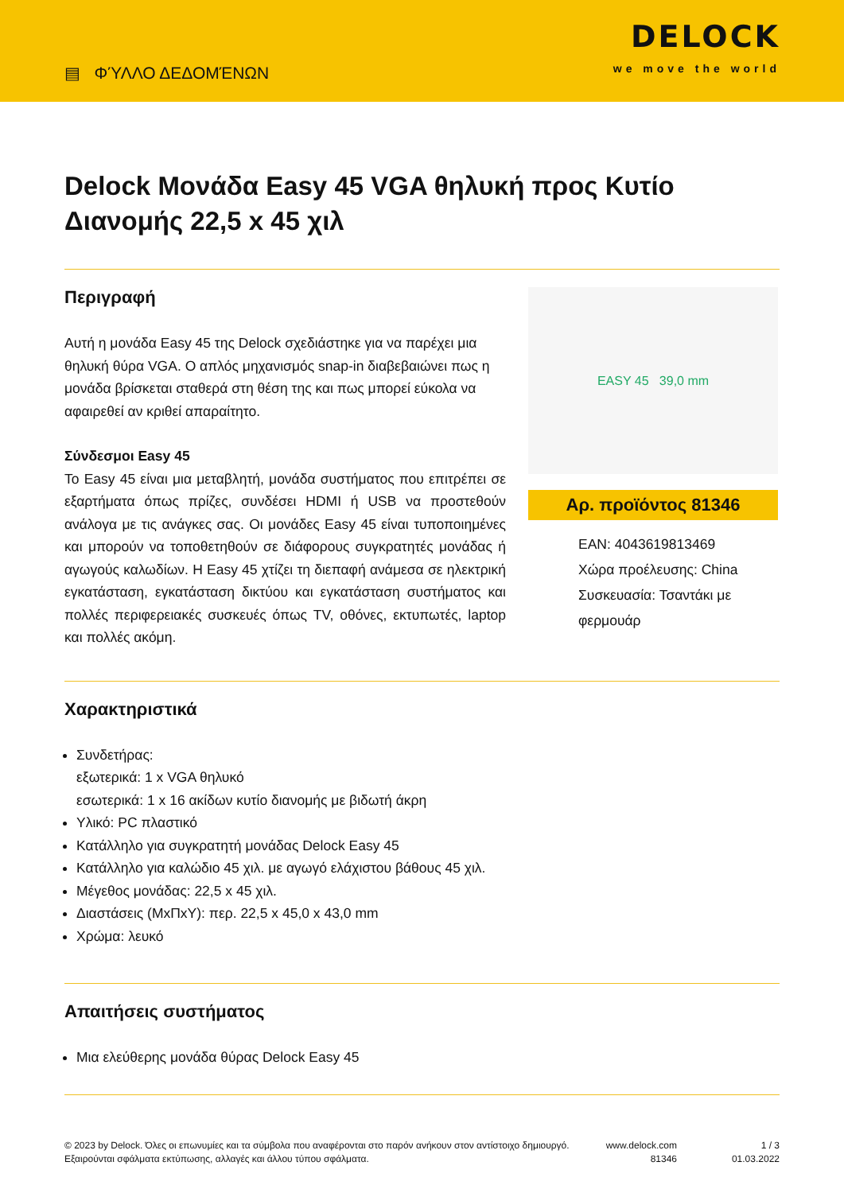▤ ΦΎΛΛΟ ΔΕΔΟΜΈΝΩΝ
DELOCK
we move the world
Delock Μονάδα Easy 45 VGA θηλυκή προς Κυτίο Διανομής 22,5 x 45 χιλ
Περιγραφή
Αυτή η μονάδα Easy 45 της Delock σχεδιάστηκε για να παρέχει μια θηλυκή θύρα VGA. Ο απλός μηχανισμός snap-in διαβεβαιώνει πως η μονάδα βρίσκεται σταθερά στη θέση της και πως μπορεί εύκολα να αφαιρεθεί αν κριθεί απαραίτητο.
Σύνδεσμοι Easy 45
Το Easy 45 είναι μια μεταβλητή, μονάδα συστήματος που επιτρέπει σε εξαρτήματα όπως πρίζες, συνδέσει HDMI ή USB να προστεθούν ανάλογα με τις ανάγκες σας. Οι μονάδες Easy 45 είναι τυποποιημένες και μπορούν να τοποθετηθούν σε διάφορους συγκρατητές μονάδας ή αγωγούς καλωδίων. Η Easy 45 χτίζει τη διεπαφή ανάμεσα σε ηλεκτρική εγκατάσταση, εγκατάσταση δικτύου και εγκατάσταση συστήματος και πολλές περιφερειακές συσκευές όπως TV, οθόνες, εκτυπωτές, laptop και πολλές ακόμη.
EASY 45 39,0 mm
Αρ. προϊόντος 81346
EAN: 4043619813469
Χώρα προέλευσης: China
Συσκευασία: Τσαντάκι με φερμουάρ
Χαρακτηριστικά
Συνδετήρας:
εξωτερικά: 1 x VGA θηλυκό
εσωτερικά: 1 x 16 ακίδων κυτίο διανομής με βιδωτή άκρη
Υλικό: PC πλαστικό
Κατάλληλο για συγκρατητή μονάδας Delock Easy 45
Κατάλληλο για καλώδιο 45 χιλ. με αγωγό ελάχιστου βάθους 45 χιλ.
Μέγεθος μονάδας: 22,5 x 45 χιλ.
Διαστάσεις (ΜxΠxΥ): περ. 22,5 x 45,0 x 43,0 mm
Χρώμα: λευκό
Απαιτήσεις συστήματος
Μια ελεύθερης μονάδα θύρας Delock Easy 45
© 2023 by Delock. Όλες οι επωνυμίες και τα σύμβολα που αναφέρονται στο παρόν ανήκουν στον αντίστοιχο δημιουργό. Εξαιρούνται σφάλματα εκτύπωσης, αλλαγές και άλλου τύπου σφάλματα.
www.delock.com
81346
1 / 3
01.03.2022